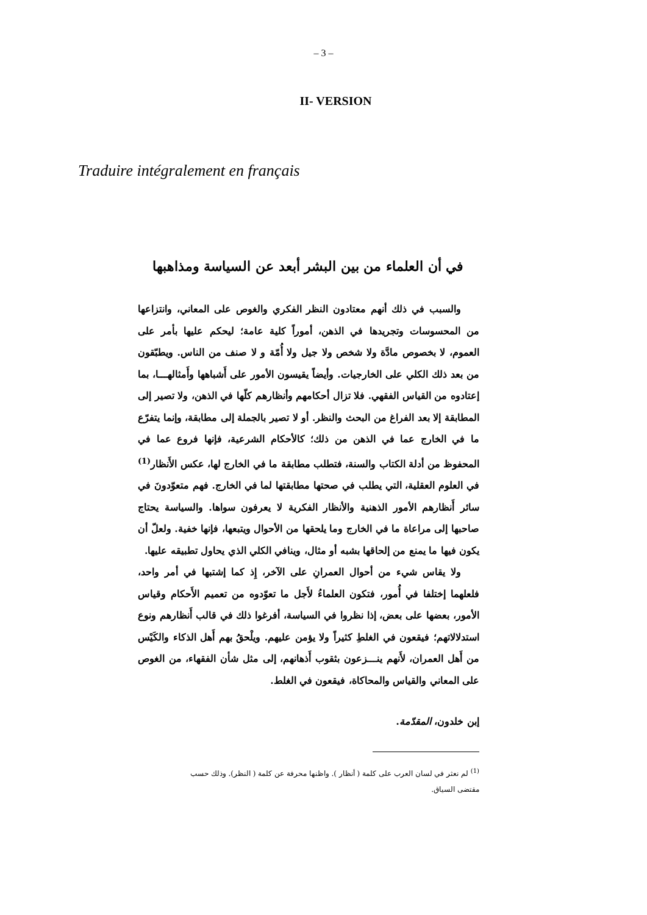– 3 –
II- VERSION
Traduire intégralement en français
في أن العلماء من بين البشر أبعد عن السياسة ومذاهبها
والسبب في ذلك أنهم معتادون النظر الفكري والغوص على المعاني، وانتزاعها من المحسوسات وتجريدها في الذهن، أموراً كلية عامة؛ ليحكم عليها بأمر على العموم، لا بخصوص مادَّة ولا شخص ولا جيل ولا أُمّة و لا صنف من الناس. ويطبّقون من بعد ذلك الكلي على الخارجيات. وأيضاً يقيسون الأمور على أَشباهها وأَمثالهـــا، بما إعتادوه من القياس الفقهي. فلا تزال أحكامهم وأنظارهم كلّها في الذهن، ولا تصير إلى المطابقة إلا بعد الفراغ من البحث والنظر. أو لا تصير بالجملة إلى مطابقة، وإنما يتفرّع ما في الخارج عما في الذهن من ذلك؛ كالأحكام الشرعية، فإنها فروع عما في المحفوظ من أدلة الكتاب والسنة، فتطلب مطابقة ما في الخارج لها، عكس الأَنظار<sup>(1)</sup> في العلوم العقلية، التي يطلب في صحتها مطابقتها لما في الخارج. فهم متعوّدونَ في سائر أَنظارهم الأمور الذهنية والأنظار الفكرية لا يعرفون سواها. والسياسة يحتاج صاحبها إلى مراعاة ما في الخارج وما يلحقها من الأحوال ويتبعها، فإنها خفية. ولعلّ أن يكون فيها ما يمنع من إلحاقها بشبه أو مثال، وينافي الكلي الذي يحاول تطبيقه عليها.
ولا يقاس شيء من أحوال العمرانِ على الآخر، إِذ كما إشتبها في أمر واحد، فلعلهما إختلفا في أُمور، فتكون العلماءُ لأَجل ما تعوّدوه من تعميم الأَحكام وقياس الأمور، بعضها على بعض، إذا نظروا في السياسة، أفرغوا ذلك في قالب أَنظارهم ونوع استدلالاتهم؛ فيقعون في الغلطِ كثيراً ولا يؤمن عليهم. ويلْحقُ بهم أَهل الذكاء والكَيْس من أَهل العمران، لأَنهم ينـــزعون بثقوب أَذهانهم، إلى مثل شأن الفقهاء، من الغوص على المعاني والقياس والمحاكاة، فيقعون في الغلط.
إبن خلدون، المقدّمة.
<sup>(1)</sup> لم نعثر في لسان العرب على كلمة ( أنظار ). واظنها محرفة عن كلمة ( النظر). وذلك حسب مقتضى السياق.